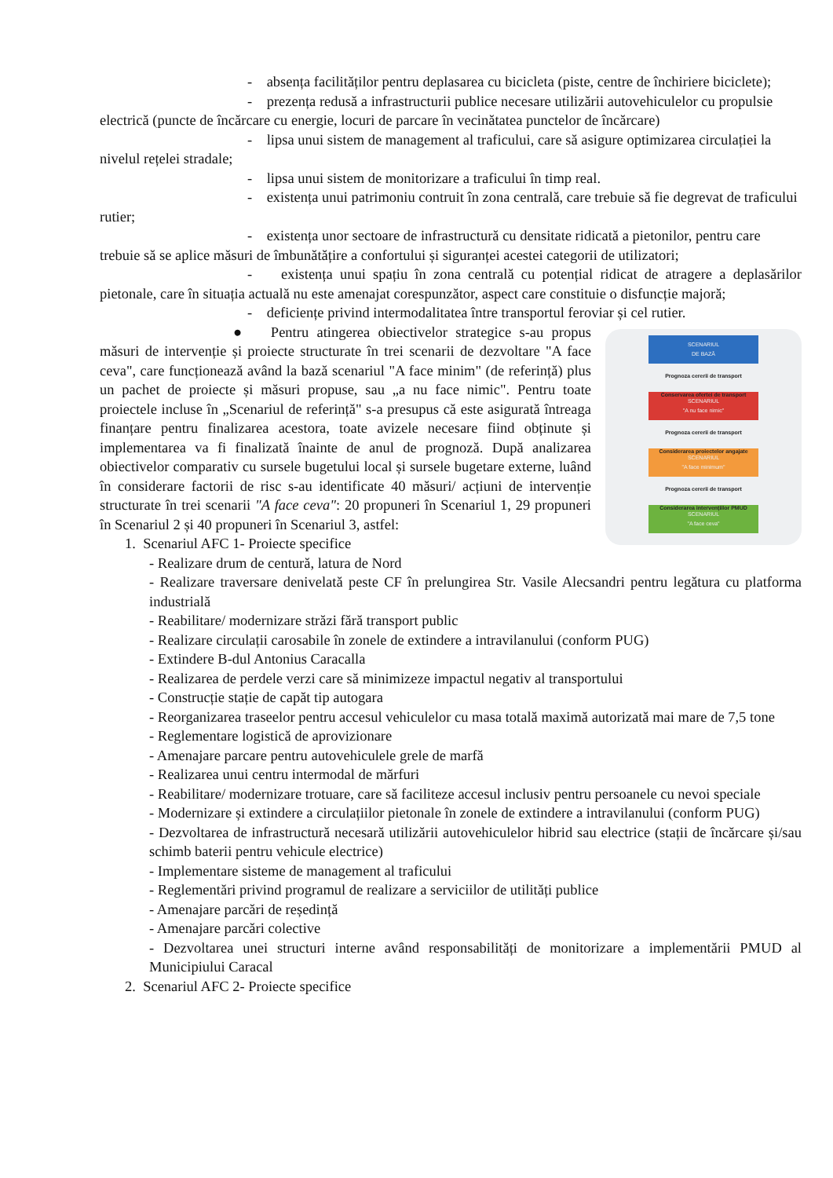- absența facilităților pentru deplasarea cu bicicleta (piste, centre de închiriere biciclete);
- prezența redusă a infrastructurii publice necesare utilizării autovehiculelor cu propulsie electrică (puncte de încărcare cu energie, locuri de parcare în vecinătatea punctelor de încărcare)
- lipsa unui sistem de management al traficului, care să asigure optimizarea circulației la nivelul rețelei stradale;
- lipsa unui sistem de monitorizare a traficului în timp real.
- existența unui patrimoniu contruit în zona centrală, care trebuie să fie degrevat de traficului rutier;
- existența unor sectoare de infrastructură cu densitate ridicată a pietonilor, pentru care trebuie să se aplice măsuri de îmbunătățire a confortului și siguranței acestei categorii de utilizatori;
- existența unui spațiu în zona centrală cu potențial ridicat de atragere a deplasărilor pietonale, care în situația actuală nu este amenajat corespunzător, aspect care constituie o disfuncție majoră;
- deficiențe privind intermodalitatea între transportul feroviar și cel rutier.
SCENARIUL
DE BAZĂ
Prognoza cererii de transport
Conservarea ofertei de transport
SCENARIUL
"A nu face nimic"
Prognoza cererii de transport
Considerarea proiectelor angajate
SCENARIUL
"A face minimum"
Prognoza cererii de transport
Considerarea intervențiilor PMUD
SCENARIUL
"A face ceva"
● Pentru atingerea obiectivelor strategice s-au propus măsuri de intervenție și proiecte structurate în trei scenarii de dezvoltare "A face ceva", care funcționează având la bază scenariul "A face minim" (de referință) plus un pachet de proiecte și măsuri propuse, sau „a nu face nimic". Pentru toate proiectele incluse în „Scenariul de referință" s-a presupus că este asigurată întreaga finanțare pentru finalizarea acestora, toate avizele necesare fiind obținute și implementarea va fi finalizată înainte de anul de prognoză. După analizarea obiectivelor comparativ cu sursele bugetului local și sursele bugetare externe, luând în considerare factorii de risc s-au identificate 40 măsuri/ acțiuni de intervenție structurate în trei scenarii "A face ceva": 20 propuneri în Scenariul 1, 29 propuneri în Scenariul 2 și 40 propuneri în Scenariul 3, astfel:
1. Scenariul AFC 1- Proiecte specifice
- Realizare drum de centură, latura de Nord
- Realizare traversare denivelată peste CF în prelungirea Str. Vasile Alecsandri pentru legătura cu platforma industrială
- Reabilitare/ modernizare străzi fără transport public
- Realizare circulații carosabile în zonele de extindere a intravilanului (conform PUG)
- Extindere B-dul Antonius Caracalla
- Realizarea de perdele verzi care să minimizeze impactul negativ al transportului
- Construcție stație de capăt tip autogara
- Reorganizarea traseelor pentru accesul vehiculelor cu masa totală maximă autorizată mai mare de 7,5 tone
- Reglementare logistică de aprovizionare
- Amenajare parcare pentru autovehiculele grele de marfă
- Realizarea unui centru intermodal de mărfuri
- Reabilitare/ modernizare trotuare, care să faciliteze accesul inclusiv pentru persoanele cu nevoi speciale
- Modernizare și extindere a circulațiilor pietonale în zonele de extindere a intravilanului (conform PUG)
- Dezvoltarea de infrastructură necesară utilizării autovehiculelor hibrid sau electrice (stații de încărcare și/sau schimb baterii pentru vehicule electrice)
- Implementare sisteme de management al traficului
- Reglementări privind programul de realizare a serviciilor de utilități publice
- Amenajare parcări de reședință
- Amenajare parcări colective
- Dezvoltarea unei structuri interne având responsabilități de monitorizare a implementării PMUD al Municipiului Caracal
2. Scenariul AFC 2- Proiecte specifice